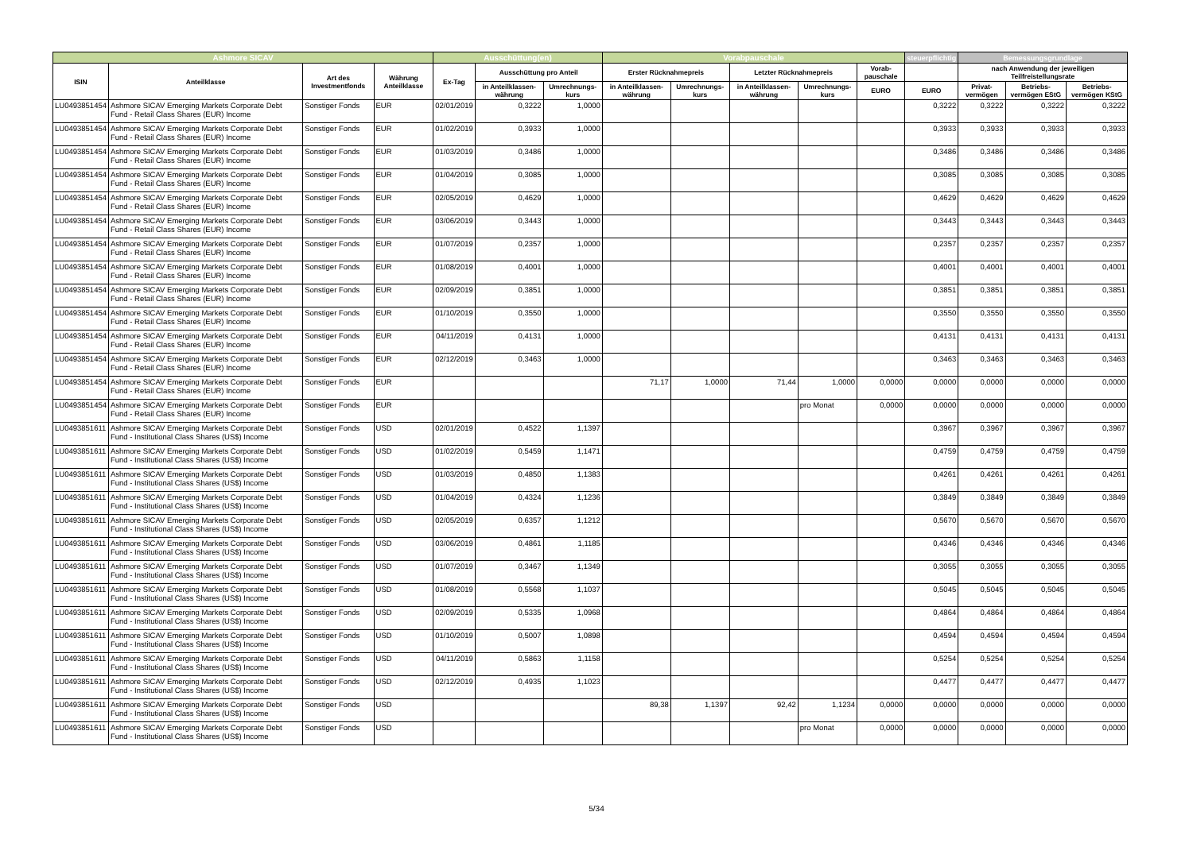| Ashmore SICAV | | | | Ausschüttung(en) | | | Vorabpauschale | | | | | steuerpflichtig | Bemessungsgrundlage | | |
| --- | --- | --- | --- | --- | --- | --- | --- | --- | --- | --- | --- | --- | --- | --- | --- |
| ISIN | Anteilklasse | Art des Investmentfonds | Währung Anteilklasse | Ex-Tag | Ausschüttung pro Anteil | | Erster Rücknahmepreis | | Letzter Rücknahmepreis | | Vorab-pauschale | | nach Anwendung der jeweiligen Teilfreistellungsrate | | |
| | | | | | in Anteilklassen-währung | Umrechnungs-kurs | in Anteilklassen-währung | Umrechnungs-kurs | in Anteilklassen-währung | Umrechnungs-kurs | EURO | EURO | Privat-vermögen | Betriebs-vermögen EStG | Betriebs-vermögen KStG |
| LU0493851454 | Ashmore SICAV Emerging Markets Corporate Debt Fund - Retail Class Shares (EUR) Income | Sonstiger Fonds | EUR | 02/01/2019 | 0,3222 | 1,0000 | | | | | | 0,3222 | 0,3222 | 0,3222 | 0,3222 |
| LU0493851454 | Ashmore SICAV Emerging Markets Corporate Debt Fund - Retail Class Shares (EUR) Income | Sonstiger Fonds | EUR | 01/02/2019 | 0,3933 | 1,0000 | | | | | | 0,3933 | 0,3933 | 0,3933 | 0,3933 |
| LU0493851454 | Ashmore SICAV Emerging Markets Corporate Debt Fund - Retail Class Shares (EUR) Income | Sonstiger Fonds | EUR | 01/03/2019 | 0,3486 | 1,0000 | | | | | | 0,3486 | 0,3486 | 0,3486 | 0,3486 |
| LU0493851454 | Ashmore SICAV Emerging Markets Corporate Debt Fund - Retail Class Shares (EUR) Income | Sonstiger Fonds | EUR | 01/04/2019 | 0,3085 | 1,0000 | | | | | | 0,3085 | 0,3085 | 0,3085 | 0,3085 |
| LU0493851454 | Ashmore SICAV Emerging Markets Corporate Debt Fund - Retail Class Shares (EUR) Income | Sonstiger Fonds | EUR | 02/05/2019 | 0,4629 | 1,0000 | | | | | | 0,4629 | 0,4629 | 0,4629 | 0,4629 |
| LU0493851454 | Ashmore SICAV Emerging Markets Corporate Debt Fund - Retail Class Shares (EUR) Income | Sonstiger Fonds | EUR | 03/06/2019 | 0,3443 | 1,0000 | | | | | | 0,3443 | 0,3443 | 0,3443 | 0,3443 |
| LU0493851454 | Ashmore SICAV Emerging Markets Corporate Debt Fund - Retail Class Shares (EUR) Income | Sonstiger Fonds | EUR | 01/07/2019 | 0,2357 | 1,0000 | | | | | | 0,2357 | 0,2357 | 0,2357 | 0,2357 |
| LU0493851454 | Ashmore SICAV Emerging Markets Corporate Debt Fund - Retail Class Shares (EUR) Income | Sonstiger Fonds | EUR | 01/08/2019 | 0,4001 | 1,0000 | | | | | | 0,4001 | 0,4001 | 0,4001 | 0,4001 |
| LU0493851454 | Ashmore SICAV Emerging Markets Corporate Debt Fund - Retail Class Shares (EUR) Income | Sonstiger Fonds | EUR | 02/09/2019 | 0,3851 | 1,0000 | | | | | | 0,3851 | 0,3851 | 0,3851 | 0,3851 |
| LU0493851454 | Ashmore SICAV Emerging Markets Corporate Debt Fund - Retail Class Shares (EUR) Income | Sonstiger Fonds | EUR | 01/10/2019 | 0,3550 | 1,0000 | | | | | | 0,3550 | 0,3550 | 0,3550 | 0,3550 |
| LU0493851454 | Ashmore SICAV Emerging Markets Corporate Debt Fund - Retail Class Shares (EUR) Income | Sonstiger Fonds | EUR | 04/11/2019 | 0,4131 | 1,0000 | | | | | | 0,4131 | 0,4131 | 0,4131 | 0,4131 |
| LU0493851454 | Ashmore SICAV Emerging Markets Corporate Debt Fund - Retail Class Shares (EUR) Income | Sonstiger Fonds | EUR | 02/12/2019 | 0,3463 | 1,0000 | | | | | | 0,3463 | 0,3463 | 0,3463 | 0,3463 |
| LU0493851454 | Ashmore SICAV Emerging Markets Corporate Debt Fund - Retail Class Shares (EUR) Income | Sonstiger Fonds | EUR | | | | 71,17 | 1,0000 | 71,44 | 1,0000 | 0,0000 | 0,0000 | 0,0000 | 0,0000 | 0,0000 |
| LU0493851454 | Ashmore SICAV Emerging Markets Corporate Debt Fund - Retail Class Shares (EUR) Income | Sonstiger Fonds | EUR | | | | | | | pro Monat | 0,0000 | 0,0000 | 0,0000 | 0,0000 | 0,0000 |
| LU0493851611 | Ashmore SICAV Emerging Markets Corporate Debt Fund - Institutional Class Shares (US$) Income | Sonstiger Fonds | USD | 02/01/2019 | 0,4522 | 1,1397 | | | | | | 0,3967 | 0,3967 | 0,3967 | 0,3967 |
| LU0493851611 | Ashmore SICAV Emerging Markets Corporate Debt Fund - Institutional Class Shares (US$) Income | Sonstiger Fonds | USD | 01/02/2019 | 0,5459 | 1,1471 | | | | | | 0,4759 | 0,4759 | 0,4759 | 0,4759 |
| LU0493851611 | Ashmore SICAV Emerging Markets Corporate Debt Fund - Institutional Class Shares (US$) Income | Sonstiger Fonds | USD | 01/03/2019 | 0,4850 | 1,1383 | | | | | | 0,4261 | 0,4261 | 0,4261 | 0,4261 |
| LU0493851611 | Ashmore SICAV Emerging Markets Corporate Debt Fund - Institutional Class Shares (US$) Income | Sonstiger Fonds | USD | 01/04/2019 | 0,4324 | 1,1236 | | | | | | 0,3849 | 0,3849 | 0,3849 | 0,3849 |
| LU0493851611 | Ashmore SICAV Emerging Markets Corporate Debt Fund - Institutional Class Shares (US$) Income | Sonstiger Fonds | USD | 02/05/2019 | 0,6357 | 1,1212 | | | | | | 0,5670 | 0,5670 | 0,5670 | 0,5670 |
| LU0493851611 | Ashmore SICAV Emerging Markets Corporate Debt Fund - Institutional Class Shares (US$) Income | Sonstiger Fonds | USD | 03/06/2019 | 0,4861 | 1,1185 | | | | | | 0,4346 | 0,4346 | 0,4346 | 0,4346 |
| LU0493851611 | Ashmore SICAV Emerging Markets Corporate Debt Fund - Institutional Class Shares (US$) Income | Sonstiger Fonds | USD | 01/07/2019 | 0,3467 | 1,1349 | | | | | | 0,3055 | 0,3055 | 0,3055 | 0,3055 |
| LU0493851611 | Ashmore SICAV Emerging Markets Corporate Debt Fund - Institutional Class Shares (US$) Income | Sonstiger Fonds | USD | 01/08/2019 | 0,5568 | 1,1037 | | | | | | 0,5045 | 0,5045 | 0,5045 | 0,5045 |
| LU0493851611 | Ashmore SICAV Emerging Markets Corporate Debt Fund - Institutional Class Shares (US$) Income | Sonstiger Fonds | USD | 02/09/2019 | 0,5335 | 1,0968 | | | | | | 0,4864 | 0,4864 | 0,4864 | 0,4864 |
| LU0493851611 | Ashmore SICAV Emerging Markets Corporate Debt Fund - Institutional Class Shares (US$) Income | Sonstiger Fonds | USD | 01/10/2019 | 0,5007 | 1,0898 | | | | | | 0,4594 | 0,4594 | 0,4594 | 0,4594 |
| LU0493851611 | Ashmore SICAV Emerging Markets Corporate Debt Fund - Institutional Class Shares (US$) Income | Sonstiger Fonds | USD | 04/11/2019 | 0,5863 | 1,1158 | | | | | | 0,5254 | 0,5254 | 0,5254 | 0,5254 |
| LU0493851611 | Ashmore SICAV Emerging Markets Corporate Debt Fund - Institutional Class Shares (US$) Income | Sonstiger Fonds | USD | 02/12/2019 | 0,4935 | 1,1023 | | | | | | 0,4477 | 0,4477 | 0,4477 | 0,4477 |
| LU0493851611 | Ashmore SICAV Emerging Markets Corporate Debt Fund - Institutional Class Shares (US$) Income | Sonstiger Fonds | USD | | | | 89,38 | 1,1397 | 92,42 | 1,1234 | 0,0000 | 0,0000 | 0,0000 | 0,0000 | 0,0000 |
| LU0493851611 | Ashmore SICAV Emerging Markets Corporate Debt Fund - Institutional Class Shares (US$) Income | Sonstiger Fonds | USD | | | | | | | pro Monat | 0,0000 | 0,0000 | 0,0000 | 0,0000 | 0,0000 |
5/34